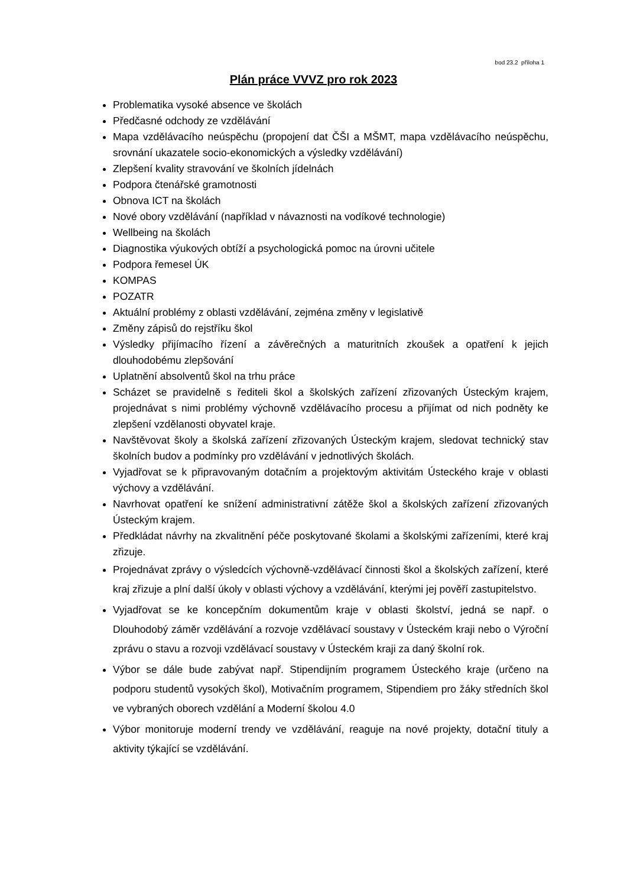bod 23.2 příloha 1
Plán práce VVVZ pro rok 2023
Problematika vysoké absence ve školách
Předčasné odchody ze vzdělávání
Mapa vzdělávacího neúspěchu (propojení dat ČŠI a MŠMT, mapa vzdělávacího neúspěchu, srovnání ukazatele socio-ekonomických a výsledky vzdělávání)
Zlepšení kvality stravování ve školních jídelnách
Podpora čtenářské gramotnosti
Obnova ICT na školách
Nové obory vzdělávání (například v návaznosti na vodíkové technologie)
Wellbeing na školách
Diagnostika výukových obtíží a psychologická pomoc na úrovni učitele
Podpora řemesel ÚK
KOMPAS
POZATR
Aktuální problémy z oblasti vzdělávání, zejména změny v legislativě
Změny zápisů do rejstříku škol
Výsledky přijímacího řízení a závěrečných a maturitních zkoušek a opatření k jejich dlouhodobému zlepšování
Uplatnění absolventů škol na trhu práce
Scházet se pravidelně s řediteli škol a školských zařízení zřizovaných Ústeckým krajem, projednávat s nimi problémy výchovně vzdělávacího procesu a přijímat od nich podněty ke zlepšení vzdělanosti obyvatel kraje.
Navštěvovat školy a školská zařízení zřizovaných Ústeckým krajem, sledovat technický stav školních budov a podmínky pro vzdělávání v jednotlivých školách.
Vyjadřovat se k připravovaným dotačním a projektovým aktivitám Ústeckého kraje v oblasti výchovy a vzdělávání.
Navrhovat opatření ke snížení administrativní zátěže škol a školských zařízení zřizovaných Ústeckým krajem.
Předkládat návrhy na zkvalitnění péče poskytované školami a školskými zařízeními, které kraj zřizuje.
Projednávat zprávy o výsledcích výchovně-vzdělávací činnosti škol a školských zařízení, které kraj zřizuje a plní další úkoly v oblasti výchovy a vzdělávání, kterými jej pověří zastupitelstvo.
Vyjadřovat se ke koncepčním dokumentům kraje v oblasti školství, jedná se např. o Dlouhodobý záměr vzdělávání a rozvoje vzdělávací soustavy v Ústeckém kraji nebo o Výroční zprávu o stavu a rozvoji vzdělávací soustavy v Ústeckém kraji za daný školní rok.
Výbor se dále bude zabývat např. Stipendijním programem Ústeckého kraje (určeno na podporu studentů vysokých škol), Motivačním programem, Stipendiem pro žáky středních škol ve vybraných oborech vzdělání a Moderní školou 4.0
Výbor monitoruje moderní trendy ve vzdělávání, reaguje na nové projekty, dotační tituly a aktivity týkající se vzdělávání.